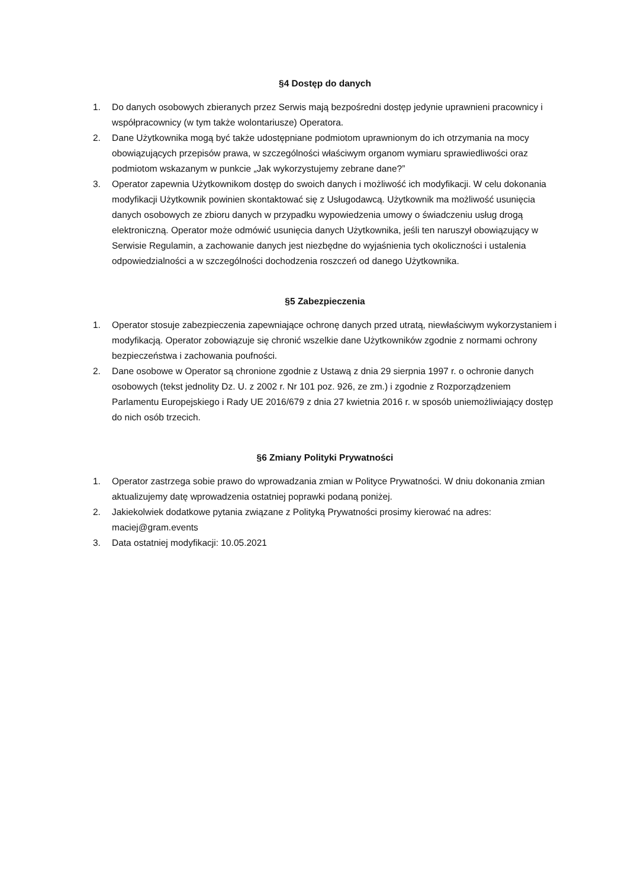§4 Dostęp do danych
1. Do danych osobowych zbieranych przez Serwis mają bezpośredni dostęp jedynie uprawnieni pracownicy i współpracownicy (w tym także wolontariusze) Operatora.
2. Dane Użytkownika mogą być także udostępniane podmiotom uprawnionym do ich otrzymania na mocy obowiązujących przepisów prawa, w szczególności właściwym organom wymiaru sprawiedliwości oraz podmiotom wskazanym w punkcie „Jak wykorzystujemy zebrane dane?”
3. Operator zapewnia Użytkownikom dostęp do swoich danych i możliwość ich modyfikacji. W celu dokonania modyfikacji Użytkownik powinien skontaktować się z Usługodawcą. Użytkownik ma możliwość usunięcia danych osobowych ze zbioru danych w przypadku wypowiedzenia umowy o świadczeniu usług drogą elektroniczną. Operator może odmówić usunięcia danych Użytkownika, jeśli ten naruszył obowiązujący w Serwisie Regulamin, a zachowanie danych jest niezbędne do wyjaśnienia tych okoliczności i ustalenia odpowiedzialności a w szczególności dochodzenia roszczeń od danego Użytkownika.
§5 Zabezpieczenia
1. Operator stosuje zabezpieczenia zapewniające ochronę danych przed utratą, niewłaściwym wykorzystaniem i modyfikacją. Operator zobowiązuje się chronić wszelkie dane Użytkowników zgodnie z normami ochrony bezpieczeństwa i zachowania poufności.
2. Dane osobowe w Operator są chronione zgodnie z Ustawą z dnia 29 sierpnia 1997 r. o ochronie danych osobowych (tekst jednolity Dz. U. z 2002 r. Nr 101 poz. 926, ze zm.) i zgodnie z Rozporządzeniem Parlamentu Europejskiego i Rady UE 2016/679 z dnia 27 kwietnia 2016 r. w sposób uniemożliwiający dostęp do nich osób trzecich.
§6 Zmiany Polityki Prywatności
1. Operator zastrzega sobie prawo do wprowadzania zmian w Polityce Prywatności. W dniu dokonania zmian aktualizujemy datę wprowadzenia ostatniej poprawki podaną poniżej.
2. Jakiekolwiek dodatkowe pytania związane z Polityką Prywatności prosimy kierować na adres: maciej@gram.events
3. Data ostatniej modyfikacji: 10.05.2021